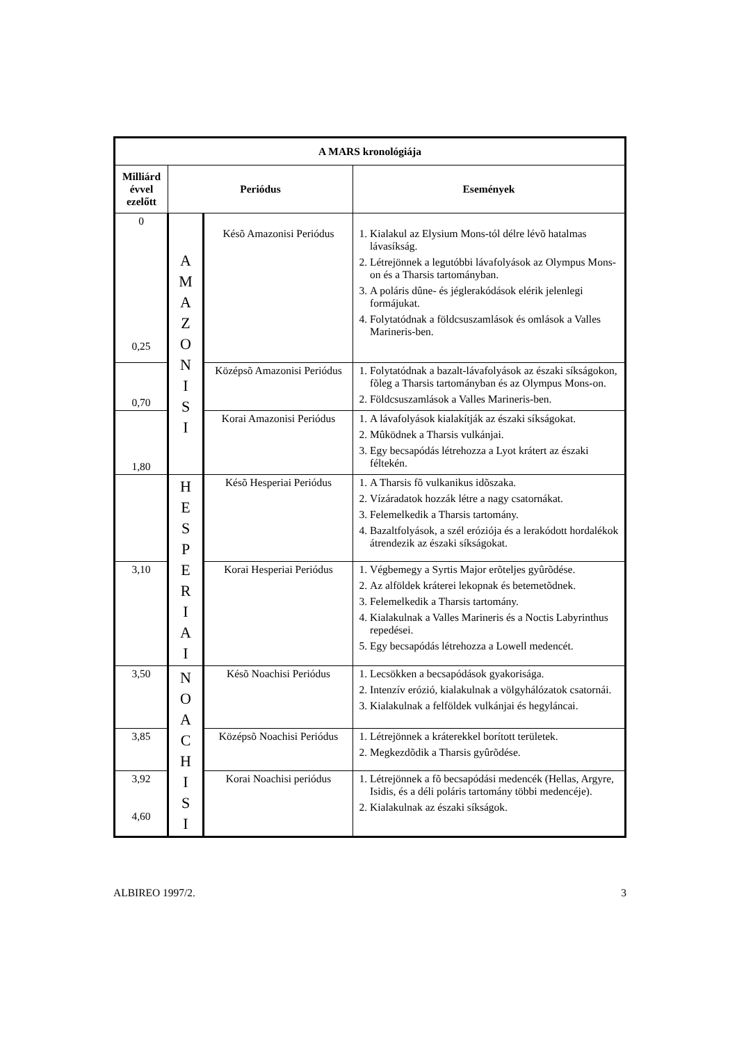| A MARS kronológiája | | | |
| --- | --- | --- | --- |
| Milliárd évvel ezelőtt | Periódus | | Események |
| 0 0,25 | A M A Z O N I S I | Késõ Amazonisi Periódus | 1. Kialakul az Elysium Mons-tól délre lévõ hatalmas lávasíkság. 2. Létrejönnek a legutóbbi lávafolyások az Olympus Mons-on és a Tharsis tartományban. 3. A poláris dûne- és jéglerakódások elérik jelenlegi formájukat. 4. Folytatódnak a földcsuszamlások és omlások a Valles Marineris-ben. |
| 0,70 | | Középsõ Amazonisi Periódus | 1. Folytatódnak a bazalt-lávafolyások az északi síkságokon, fõleg a Tharsis tartományban és az Olympus Mons-on. 2. Földcsuszamlások a Valles Marineris-ben. |
| 1,80 | | Korai Amazonisi Periódus | 1. A lávafolyások kialakítják az északi síkságokat. 2. Mûködnek a Tharsis vulkánjai. 3. Egy becsapódás létrehozza a Lyot krátert az északi féltekén. |
| | H E S P E R I A I | Késõ Hesperiai Periódus | 1. A Tharsis fõ vulkanikus idõszaka. 2. Vízáradatok hozzák létre a nagy csatornákat. 3. Felemelkedik a Tharsis tartomány. 4. Bazaltfolyások, a szél eróziója és a lerakódott hordalékok átrendezik az északi síkságokat. |
| 3,10 | | Korai Hesperiai Periódus | 1. Végbemegy a Syrtis Major erõteljes gyûrõdése. 2. Az alföldek kráterei lekopnak és betemetõdnek. 3. Felemelkedik a Tharsis tartomány. 4. Kialakulnak a Valles Marineris és a Noctis Labyrinthus repedései. 5. Egy becsapódás létrehozza a Lowell medencét. |
| 3,50 | N O A C H I S I | Késõ Noachisi Periódus | 1. Lecsökken a becsapódások gyakorisága. 2. Intenzív erózió, kialakulnak a völgyhálózatok csatornái. 3. Kialakulnak a felföldek vulkánjai és hegyláncai. |
| 3,85 | | Középsõ Noachisi Periódus | 1. Létrejönnek a kráterekkel borított területek. 2. Megkezdõdik a Tharsis gyûrõdése. |
| 3,92 4,60 | | Korai Noachisi periódus | 1. Létrejönnek a fõ becsapódási medencék (Hellas, Argyre, Isidis, és a déli poláris tartomány többi medencéje). 2. Kialakulnak az északi síkságok. |
ALBIREO 1997/2. 3